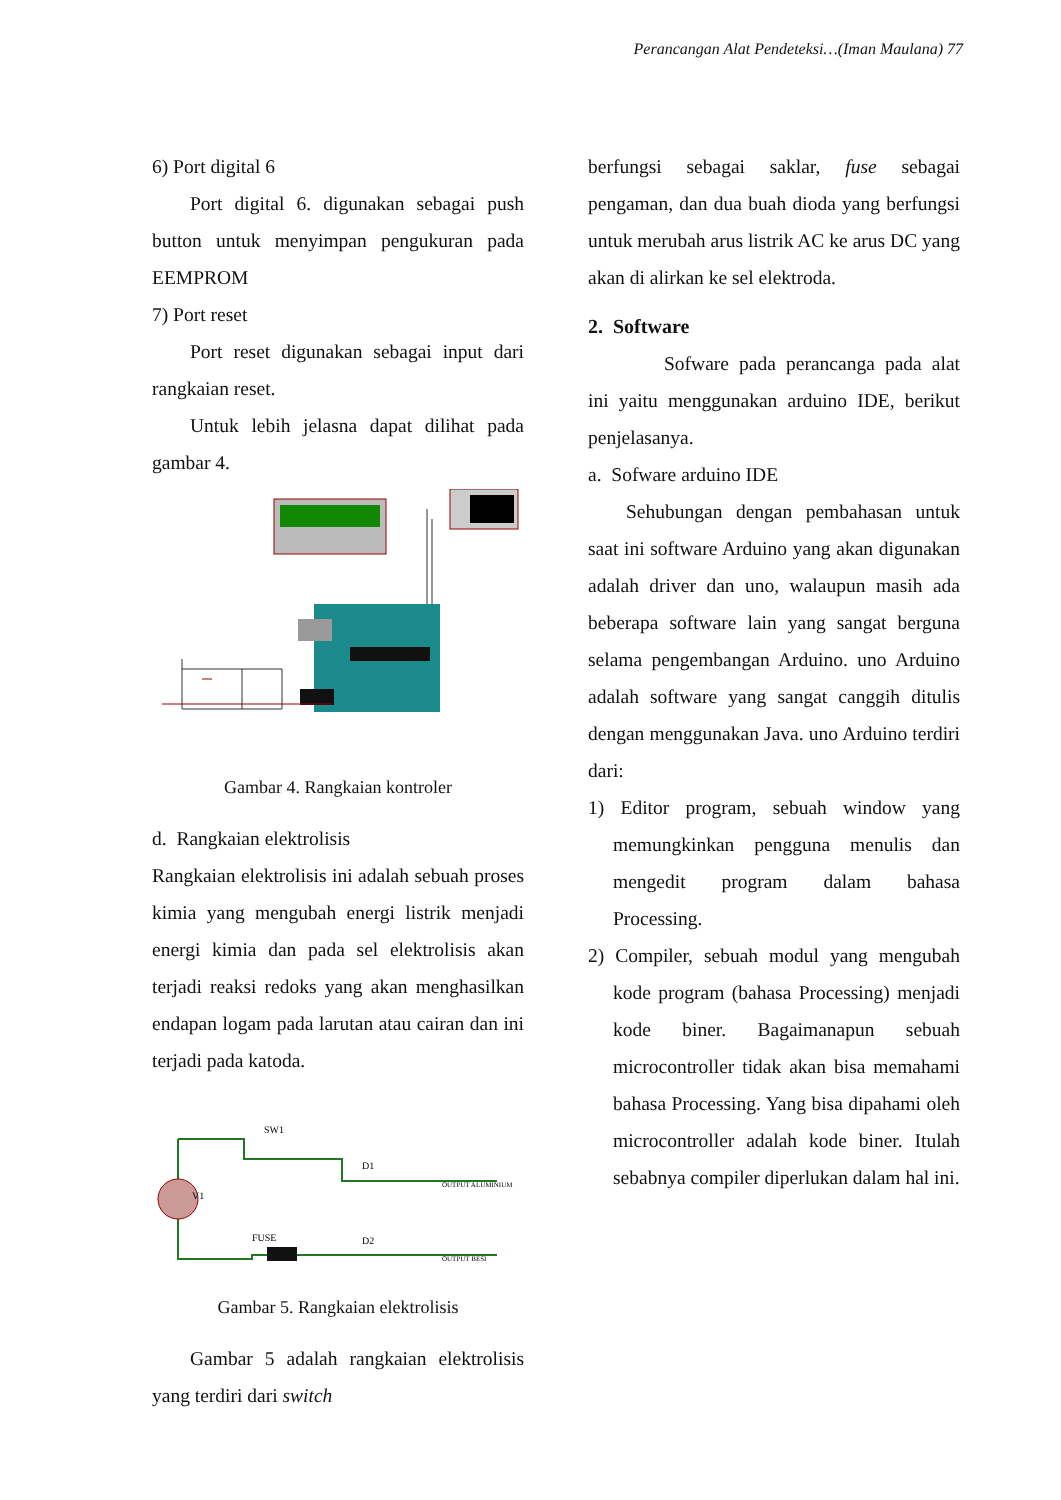Perancangan Alat Pendeteksi…(Iman Maulana) 77
6) Port digital 6
Port digital 6. digunakan sebagai push button untuk menyimpan pengukuran pada EEMPROM
7) Port reset
Port reset digunakan sebagai input dari rangkaian reset.
Untuk lebih jelasna dapat dilihat pada gambar 4.
Gambar 4. Rangkaian kontroler
d. Rangkaian elektrolisis
Rangkaian elektrolisis ini adalah sebuah proses kimia yang mengubah energi listrik menjadi energi kimia dan pada sel elektrolisis akan terjadi reaksi redoks yang akan menghasilkan endapan logam pada larutan atau cairan dan ini terjadi pada katoda.
SW1
V1
FUSE
D1
D2
OUTPUT ALUMINIUM
OUTPUT BESI
Gambar 5. Rangkaian elektrolisis
Gambar 5 adalah rangkaian elektrolisis yang terdiri dari switch
berfungsi sebagai saklar, fuse sebagai pengaman, dan dua buah dioda yang berfungsi untuk merubah arus listrik AC ke arus DC yang akan di alirkan ke sel elektroda.
2. Software
Sofware pada perancanga pada alat ini yaitu menggunakan arduino IDE, berikut penjelasanya.
a. Sofware arduino IDE
Sehubungan dengan pembahasan untuk saat ini software Arduino yang akan digunakan adalah driver dan uno, walaupun masih ada beberapa software lain yang sangat berguna selama pengembangan Arduino. uno Arduino adalah software yang sangat canggih ditulis dengan menggunakan Java. uno Arduino terdiri dari:
1) Editor program, sebuah window yang memungkinkan pengguna menulis dan mengedit program dalam bahasa Processing.
2) Compiler, sebuah modul yang mengubah kode program (bahasa Processing) menjadi kode biner. Bagaimanapun sebuah microcontroller tidak akan bisa memahami bahasa Processing. Yang bisa dipahami oleh microcontroller adalah kode biner. Itulah sebabnya compiler diperlukan dalam hal ini.